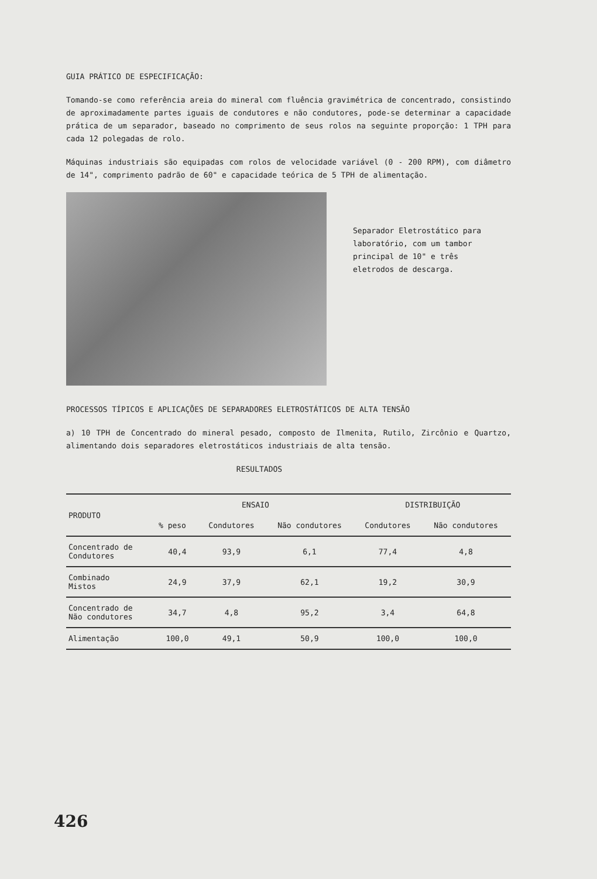GUIA PRÁTICO DE ESPECIFICAÇÃO:
Tomando-se como referência areia do mineral com fluência gravimétrica de concentrado, consistindo de aproximadamente partes iguais de condutores e não condutores, pode-se determinar a capacidade prática de um separador, baseado no comprimento de seus rolos na seguinte proporção: 1 TPH para cada 12 polegadas de rolo.
Máquinas industriais são equipadas com rolos de velocidade variável (0 - 200 RPM), com diâmetro de 14", comprimento padrão de 60" e capacidade teórica de 5 TPH de alimentação.
Separador Eletrostático para laboratório, com um tambor principal de 10" e três eletrodos de descarga.
PROCESSOS TÍPICOS E APLICAÇÕES DE SEPARADORES ELETROSTÁTICOS DE ALTA TENSÃO
a) 10 TPH de Concentrado do mineral pesado, composto de Ilmenita, Rutilo, Zircônio e Quartzo, alimentando dois separadores eletrostáticos industriais de alta tensão.
RESULTADOS
| PRODUTO | ENSAIO | | | DISTRIBUIÇÃO | |
| --- | --- | --- | --- | --- | --- |
| | % peso | Condutores | Não condutores | Condutores | Não condutores |
| Concentrado de Condutores | 40,4 | 93,9 | 6,1 | 77,4 | 4,8 |
| Combinado Mistos | 24,9 | 37,9 | 62,1 | 19,2 | 30,9 |
| Concentrado de Não condutores | 34,7 | 4,8 | 95,2 | 3,4 | 64,8 |
| Alimentação | 100,0 | 49,1 | 50,9 | 100,0 | 100,0 |
426